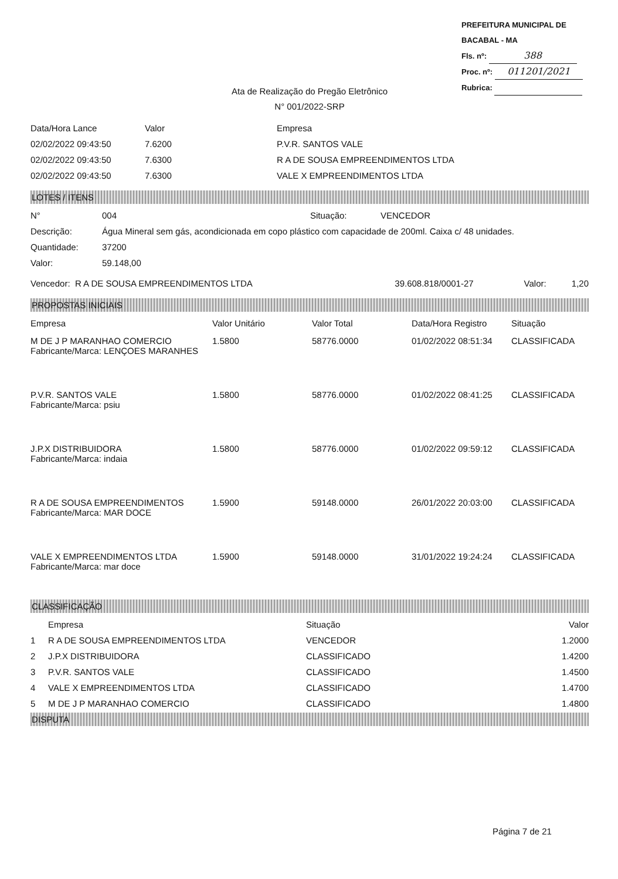PREFEITURA MUNICIPAL DE BACABAL - MA
Fls. nº: 388
Proc. nº: 011201/2021
Rubrica:
Ata de Realização do Pregão Eletrônico
N° 001/2022-SRP
| Data/Hora Lance | Valor | Empresa |
| --- | --- | --- |
| 02/02/2022 09:43:50 | 7.6200 | P.V.R. SANTOS VALE |
| 02/02/2022 09:43:50 | 7.6300 | R A DE SOUSA EMPREENDIMENTOS LTDA |
| 02/02/2022 09:43:50 | 7.6300 | VALE X EMPREENDIMENTOS LTDA |
LOTES / ITENS
| N° | 004 | Situação: | VENCEDOR |
| Descrição: | Água Mineral sem gás, acondicionada em copo plástico com capacidade de 200ml. Caixa c/ 48 unidades. | | |
| Quantidade: | 37200 | | |
| Valor: | 59.148,00 | | |
| Vencedor: R A DE SOUSA EMPREENDIMENTOS LTDA | 39.608.818/0001-27 | Valor: | 1,20 |
PROPOSTAS INICIAIS
| Empresa | Valor Unitário | Valor Total | Data/Hora Registro | Situação |
| --- | --- | --- | --- | --- |
| M DE J P MARANHAO COMERCIO Fabricante/Marca: LENÇOES MARANHES | 1.5800 | 58776.0000 | 01/02/2022 08:51:34 | CLASSIFICADA |
| P.V.R. SANTOS VALE Fabricante/Marca: psiu | 1.5800 | 58776.0000 | 01/02/2022 08:41:25 | CLASSIFICADA |
| J.P.X DISTRIBUIDORA Fabricante/Marca: indaia | 1.5800 | 58776.0000 | 01/02/2022 09:59:12 | CLASSIFICADA |
| R A DE SOUSA EMPREENDIMENTOS Fabricante/Marca: MAR DOCE | 1.5900 | 59148.0000 | 26/01/2022 20:03:00 | CLASSIFICADA |
| VALE X EMPREENDIMENTOS LTDA Fabricante/Marca: mar doce | 1.5900 | 59148.0000 | 31/01/2022 19:24:24 | CLASSIFICADA |
CLASSIFICAÇÃO
| | Empresa | Situação | Valor |
| --- | --- | --- | --- |
| 1 | R A DE SOUSA EMPREENDIMENTOS LTDA | VENCEDOR | 1.2000 |
| 2 | J.P.X DISTRIBUIDORA | CLASSIFICADO | 1.4200 |
| 3 | P.V.R. SANTOS VALE | CLASSIFICADO | 1.4500 |
| 4 | VALE X EMPREENDIMENTOS LTDA | CLASSIFICADO | 1.4700 |
| 5 | M DE J P MARANHAO COMERCIO | CLASSIFICADO | 1.4800 |
DISPUTA
Página 7 de 21